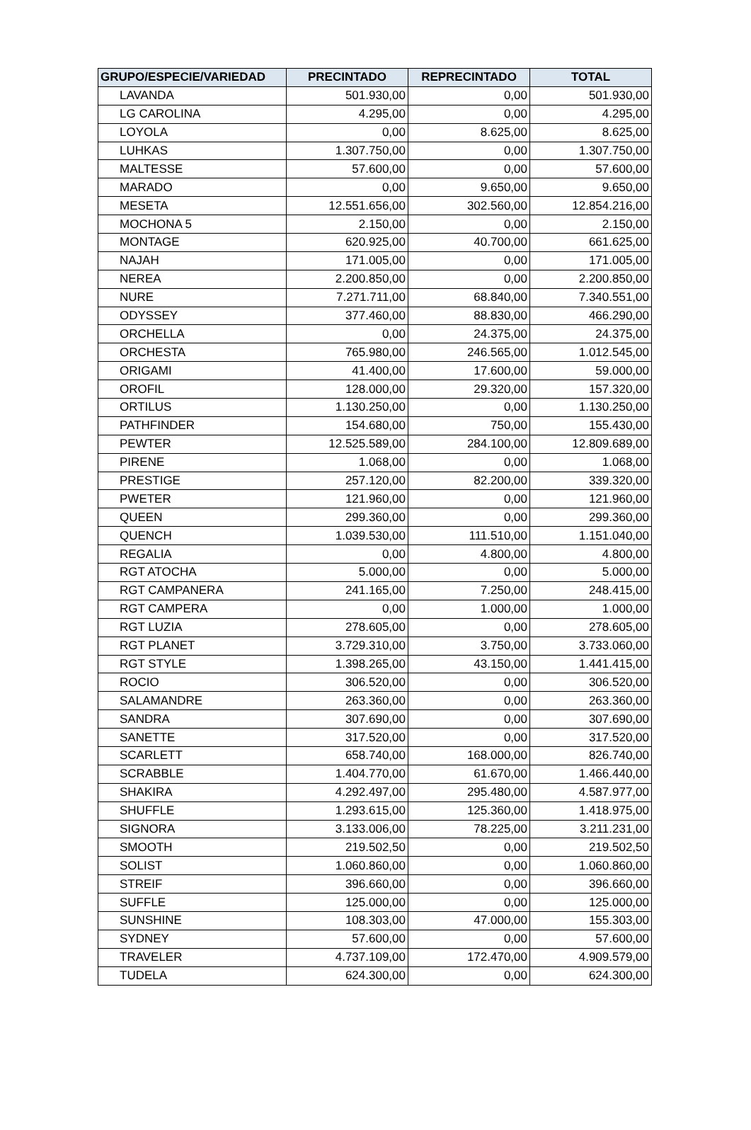| GRUPO/ESPECIE/VARIEDAD | PRECINTADO | REPRECINTADO | TOTAL |
| --- | --- | --- | --- |
| LAVANDA | 501.930,00 | 0,00 | 501.930,00 |
| LG CAROLINA | 4.295,00 | 0,00 | 4.295,00 |
| LOYOLA | 0,00 | 8.625,00 | 8.625,00 |
| LUHKAS | 1.307.750,00 | 0,00 | 1.307.750,00 |
| MALTESSE | 57.600,00 | 0,00 | 57.600,00 |
| MARADO | 0,00 | 9.650,00 | 9.650,00 |
| MESETA | 12.551.656,00 | 302.560,00 | 12.854.216,00 |
| MOCHONA 5 | 2.150,00 | 0,00 | 2.150,00 |
| MONTAGE | 620.925,00 | 40.700,00 | 661.625,00 |
| NAJAH | 171.005,00 | 0,00 | 171.005,00 |
| NEREA | 2.200.850,00 | 0,00 | 2.200.850,00 |
| NURE | 7.271.711,00 | 68.840,00 | 7.340.551,00 |
| ODYSSEY | 377.460,00 | 88.830,00 | 466.290,00 |
| ORCHELLA | 0,00 | 24.375,00 | 24.375,00 |
| ORCHESTA | 765.980,00 | 246.565,00 | 1.012.545,00 |
| ORIGAMI | 41.400,00 | 17.600,00 | 59.000,00 |
| OROFIL | 128.000,00 | 29.320,00 | 157.320,00 |
| ORTILUS | 1.130.250,00 | 0,00 | 1.130.250,00 |
| PATHFINDER | 154.680,00 | 750,00 | 155.430,00 |
| PEWTER | 12.525.589,00 | 284.100,00 | 12.809.689,00 |
| PIRENE | 1.068,00 | 0,00 | 1.068,00 |
| PRESTIGE | 257.120,00 | 82.200,00 | 339.320,00 |
| PWETER | 121.960,00 | 0,00 | 121.960,00 |
| QUEEN | 299.360,00 | 0,00 | 299.360,00 |
| QUENCH | 1.039.530,00 | 111.510,00 | 1.151.040,00 |
| REGALIA | 0,00 | 4.800,00 | 4.800,00 |
| RGT ATOCHA | 5.000,00 | 0,00 | 5.000,00 |
| RGT CAMPANERA | 241.165,00 | 7.250,00 | 248.415,00 |
| RGT CAMPERA | 0,00 | 1.000,00 | 1.000,00 |
| RGT LUZIA | 278.605,00 | 0,00 | 278.605,00 |
| RGT PLANET | 3.729.310,00 | 3.750,00 | 3.733.060,00 |
| RGT STYLE | 1.398.265,00 | 43.150,00 | 1.441.415,00 |
| ROCIO | 306.520,00 | 0,00 | 306.520,00 |
| SALAMANDRE | 263.360,00 | 0,00 | 263.360,00 |
| SANDRA | 307.690,00 | 0,00 | 307.690,00 |
| SANETTE | 317.520,00 | 0,00 | 317.520,00 |
| SCARLETT | 658.740,00 | 168.000,00 | 826.740,00 |
| SCRABBLE | 1.404.770,00 | 61.670,00 | 1.466.440,00 |
| SHAKIRA | 4.292.497,00 | 295.480,00 | 4.587.977,00 |
| SHUFFLE | 1.293.615,00 | 125.360,00 | 1.418.975,00 |
| SIGNORA | 3.133.006,00 | 78.225,00 | 3.211.231,00 |
| SMOOTH | 219.502,50 | 0,00 | 219.502,50 |
| SOLIST | 1.060.860,00 | 0,00 | 1.060.860,00 |
| STREIF | 396.660,00 | 0,00 | 396.660,00 |
| SUFFLE | 125.000,00 | 0,00 | 125.000,00 |
| SUNSHINE | 108.303,00 | 47.000,00 | 155.303,00 |
| SYDNEY | 57.600,00 | 0,00 | 57.600,00 |
| TRAVELER | 4.737.109,00 | 172.470,00 | 4.909.579,00 |
| TUDELA | 624.300,00 | 0,00 | 624.300,00 |